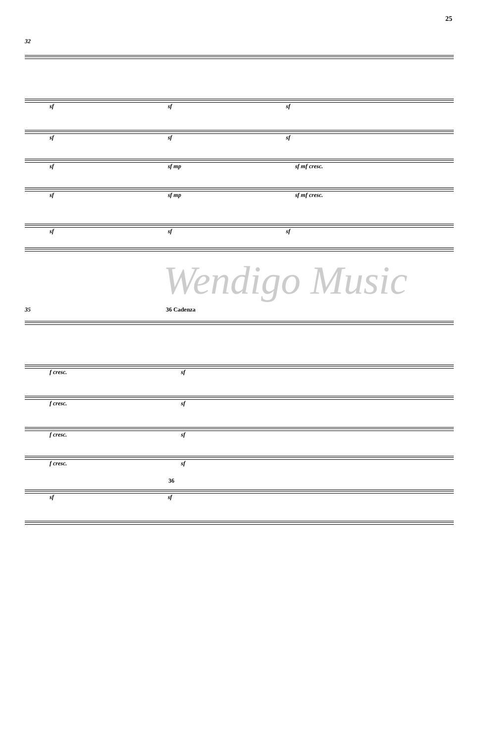25
32
sf sf sf
sf sf sf
sf sf mp sf mf cresc.
sf sf mp sf mf cresc.
sf sf sf
Wendigo Music
35 36 Cadenza
f cresc. sf
f cresc. sf
f cresc. sf
f cresc. sf
36
sf sf